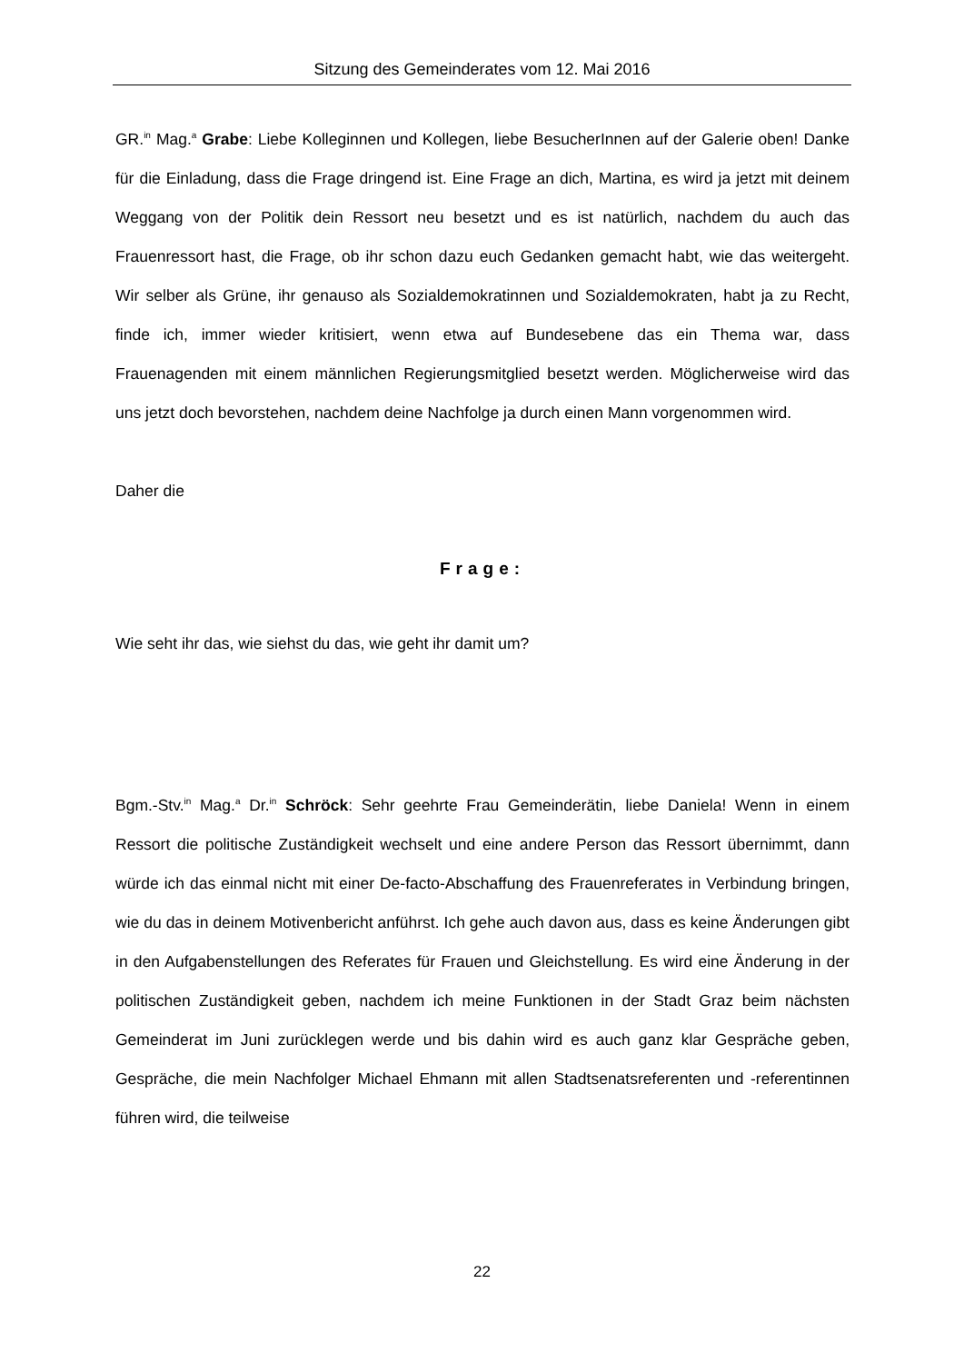Sitzung des Gemeinderates vom 12. Mai 2016
GR.<sup>in</sup> Mag.<sup>a</sup> Grabe: Liebe Kolleginnen und Kollegen, liebe BesucherInnen auf der Galerie oben! Danke für die Einladung, dass die Frage dringend ist. Eine Frage an dich, Martina, es wird ja jetzt mit deinem Weggang von der Politik dein Ressort neu besetzt und es ist natürlich, nachdem du auch das Frauenressort hast, die Frage, ob ihr schon dazu euch Gedanken gemacht habt, wie das weitergeht. Wir selber als Grüne, ihr genauso als Sozialdemokratinnen und Sozialdemokraten, habt ja zu Recht, finde ich, immer wieder kritisiert, wenn etwa auf Bundesebene das ein Thema war, dass Frauenagenden mit einem männlichen Regierungsmitglied besetzt werden. Möglicherweise wird das uns jetzt doch bevorstehen, nachdem deine Nachfolge ja durch einen Mann vorgenommen wird.
Daher die
Frage:
Wie seht ihr das, wie siehst du das, wie geht ihr damit um?
Bgm.-Stv.<sup>in</sup> Mag.<sup>a</sup> Dr.<sup>in</sup> Schröck: Sehr geehrte Frau Gemeinderätin, liebe Daniela! Wenn in einem Ressort die politische Zuständigkeit wechselt und eine andere Person das Ressort übernimmt, dann würde ich das einmal nicht mit einer De-facto-Abschaffung des Frauenreferates in Verbindung bringen, wie du das in deinem Motivenbericht anführst. Ich gehe auch davon aus, dass es keine Änderungen gibt in den Aufgabenstellungen des Referates für Frauen und Gleichstellung. Es wird eine Änderung in der politischen Zuständigkeit geben, nachdem ich meine Funktionen in der Stadt Graz beim nächsten Gemeinderat im Juni zurücklegen werde und bis dahin wird es auch ganz klar Gespräche geben, Gespräche, die mein Nachfolger Michael Ehmann mit allen Stadtsenatsreferenten und -referentinnen führen wird, die teilweise
22